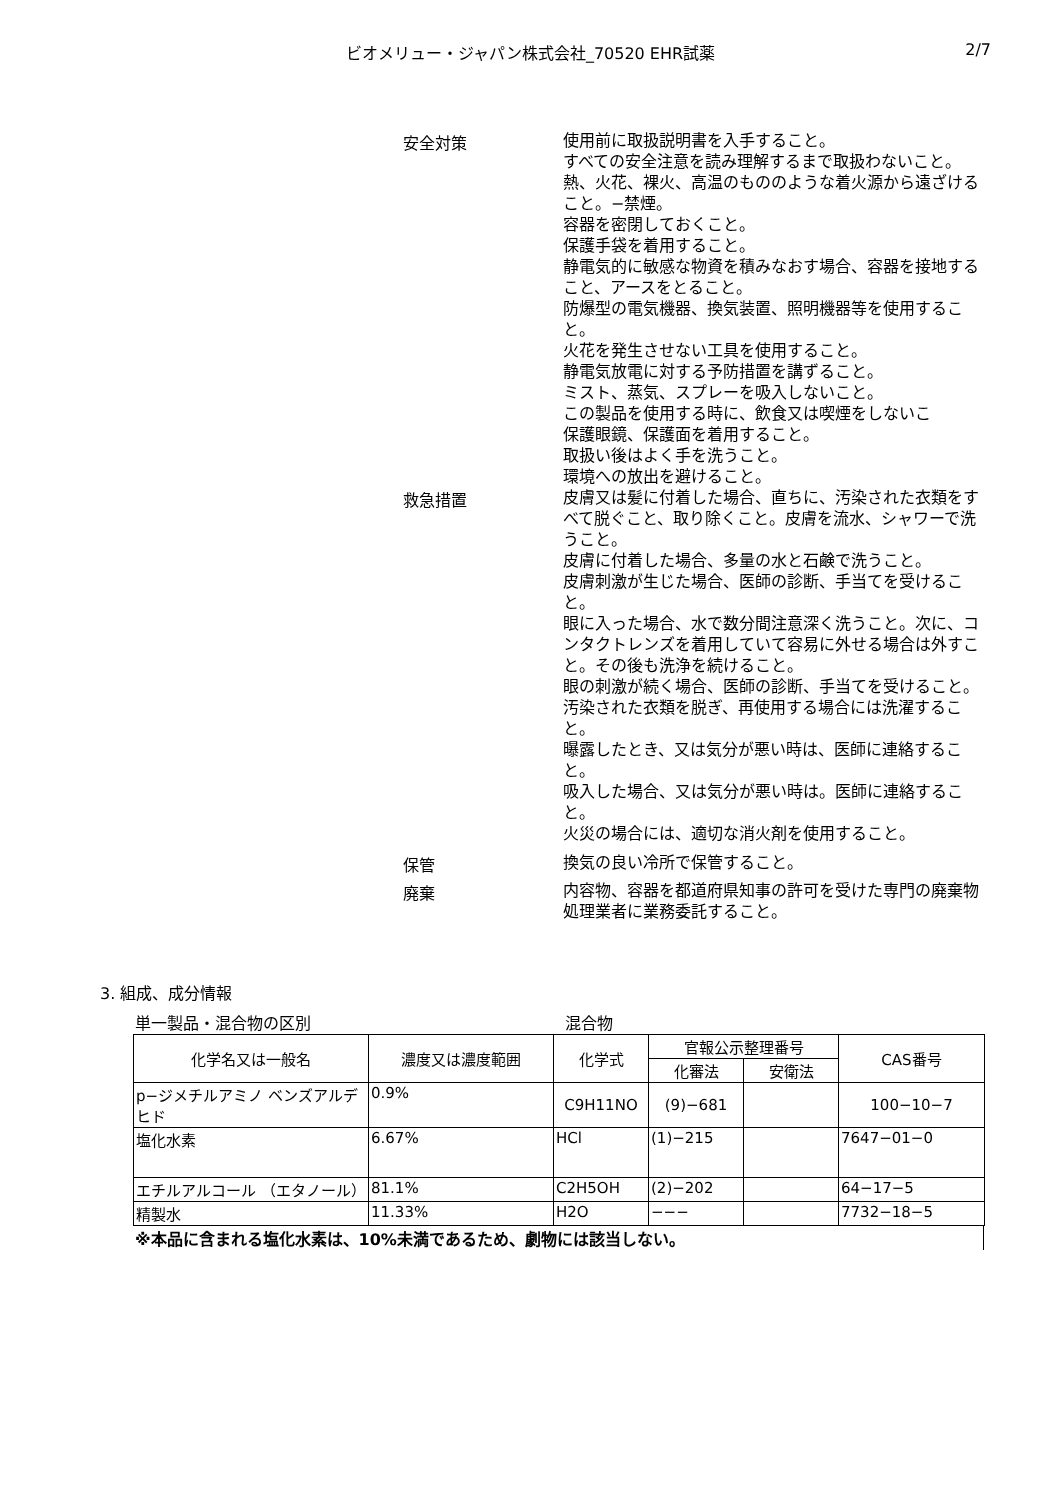ビオメリュー・ジャパン株式会社_70520 EHR試薬 2/7
安全対策
使用前に取扱説明書を入手すること。
すべての安全注意を読み理解するまで取扱わないこと。
熱、火花、裸火、高温のもののような着火源から遠ざけること。−禁煙。
容器を密閉しておくこと。
保護手袋を着用すること。
静電気的に敏感な物資を積みなおす場合、容器を接地すること、アースをとること。
防爆型の電気機器、換気装置、照明機器等を使用すること。
火花を発生させない工具を使用すること。
静電気放電に対する予防措置を講ずること。
ミスト、蒸気、スプレーを吸入しないこと。
この製品を使用する時に、飲食又は喫煙をしないこ
保護眼鏡、保護面を着用すること。
取扱い後はよく手を洗うこと。
環境への放出を避けること。
救急措置
皮膚又は髪に付着した場合、直ちに、汚染された衣類をすべて脱ぐこと、取り除くこと。皮膚を流水、シャワーで洗うこと。
皮膚に付着した場合、多量の水と石鹸で洗うこと。
皮膚刺激が生じた場合、医師の診断、手当てを受けること。
眼に入った場合、水で数分間注意深く洗うこと。次に、コンタクトレンズを着用していて容易に外せる場合は外すこと。その後も洗浄を続けること。
眼の刺激が続く場合、医師の診断、手当てを受けること。
汚染された衣類を脱ぎ、再使用する場合には洗濯すること。
曝露したとき、又は気分が悪い時は、医師に連絡すること。
吸入した場合、又は気分が悪い時は。医師に連絡すること。
火災の場合には、適切な消火剤を使用すること。
保管
換気の良い冷所で保管すること。
廃棄
内容物、容器を都道府県知事の許可を受けた専門の廃棄物処理業者に業務委託すること。
3. 組成、成分情報
単一製品・混合物の区別 混合物
| 化学名又は一般名 | 濃度又は濃度範囲 | 化学式 | 官報公示整理番号 | | CAS番号 |
| --- | --- | --- | --- | --- | --- |
| | | | 化審法 | 安衛法 | |
| p−ジメチルアミノ ベンズアルデヒド | 0.9% | C9H11NO | (9)−681 | | 100−10−7 |
| 塩化水素 | 6.67% | HCl | (1)−215 | | 7647−01−0 |
| エチルアルコール （エタノール） | 81.1% | C2H5OH | (2)−202 | | 64−17−5 |
| 精製水 | 11.33% | H2O | −−− | | 7732−18−5 |
※本品に含まれる塩化水素は、10%未満であるため、劇物には該当しない。